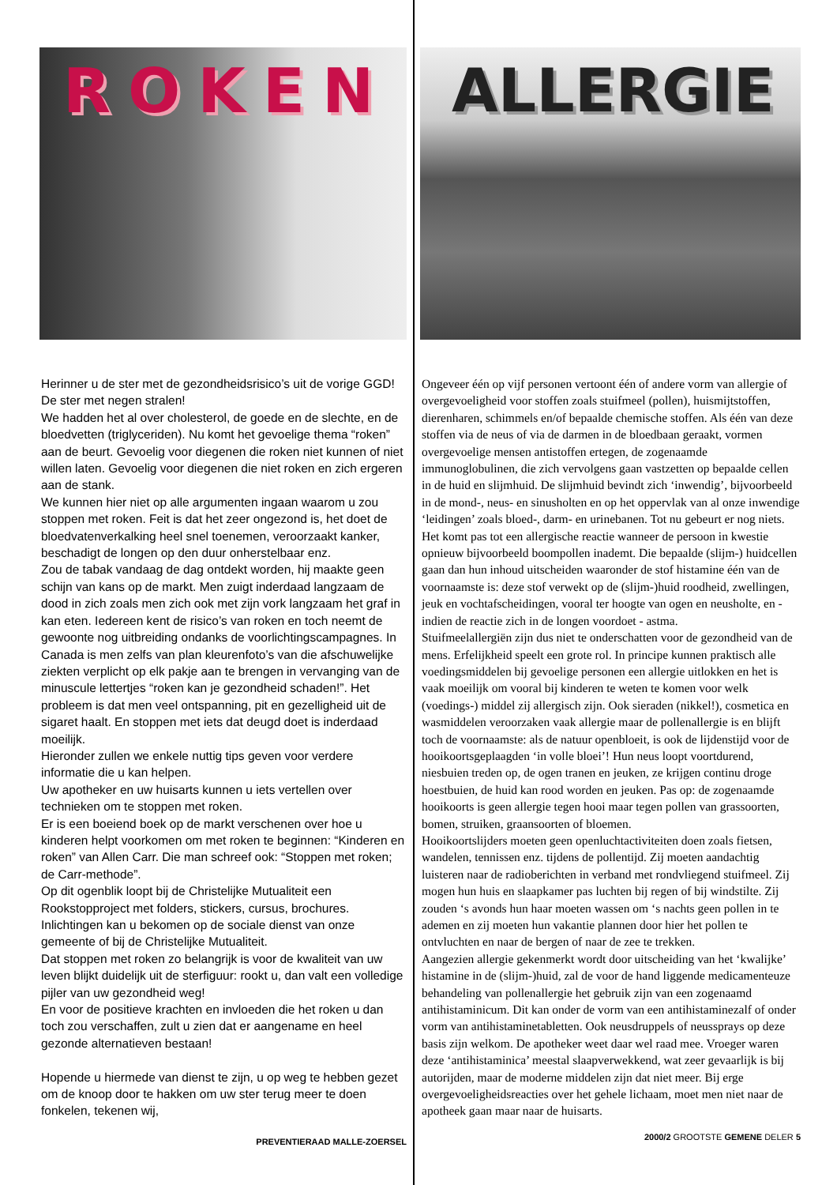ROKEN
Herinner u de ster met de gezondheidsrisico’s uit de vorige GGD! De ster met negen stralen!
We hadden het al over cholesterol, de goede en de slechte, en de bloedvetten (triglyceriden). Nu komt het gevoelige thema “roken” aan de beurt. Gevoelig voor diegenen die roken niet kunnen of niet willen laten. Gevoelig voor diegenen die niet roken en zich ergeren aan de stank.
We kunnen hier niet op alle argumenten ingaan waarom u zou stoppen met roken. Feit is dat het zeer ongezond is, het doet de bloedvatenverkalking heel snel toenemen, veroorzaakt kanker, beschadigt de longen op den duur onherstelbaar enz.
Zou de tabak vandaag de dag ontdekt worden, hij maakte geen schijn van kans op de markt. Men zuigt inderdaad langzaam de dood in zich zoals men zich ook met zijn vork langzaam het graf in kan eten. Iedereen kent de risico’s van roken en toch neemt de gewoonte nog uitbreiding ondanks de voorlichtingscampagnes. In Canada is men zelfs van plan kleurenfoto’s van die afschuwelijke ziekten verplicht op elk pakje aan te brengen in vervanging van de minuscule lettertjes “roken kan je gezondheid schaden!”. Het probleem is dat men veel ontspanning, pit en gezelligheid uit de sigaret haalt. En stoppen met iets dat deugd doet is inderdaad moeilijk.
Hieronder zullen we enkele nuttig tips geven voor verdere informatie die u kan helpen.
Uw apotheker en uw huisarts kunnen u iets vertellen over technieken om te stoppen met roken.
Er is een boeiend boek op de markt verschenen over hoe u kinderen helpt voorkomen om met roken te beginnen: “Kinderen en roken” van Allen Carr. Die man schreef ook: “Stoppen met roken; de Carr-methode”.
Op dit ogenblik loopt bij de Christelijke Mutualiteit een Rookstopproject met folders, stickers, cursus, brochures. Inlichtingen kan u bekomen op de sociale dienst van onze gemeente of bij de Christelijke Mutualiteit.
Dat stoppen met roken zo belangrijk is voor de kwaliteit van uw leven blijkt duidelijk uit de sterfiguur: rookt u, dan valt een volledige pijler van uw gezondheid weg!
En voor de positieve krachten en invloeden die het roken u dan toch zou verschaffen, zult u zien dat er aangename en heel gezonde alternatieven bestaan!
Hopende u hiermede van dienst te zijn, u op weg te hebben gezet om de knoop door te hakken om uw ster terug meer te doen fonkelen, tekenen wij,
PREVENTIERAAD MALLE-ZOERSEL
ALLERGIE
Ongeveer één op vijf personen vertoont één of andere vorm van allergie of overgevoeligheid voor stoffen zoals stuifmeel (pollen), huismijtstoffen, dierenharen, schimmels en/of bepaalde chemische stoffen. Als één van deze stoffen via de neus of via de darmen in de bloedbaan geraakt, vormen overgevoelige mensen antistoffen ertegen, de zogenaamde immunoglobulinen, die zich vervolgens gaan vastzetten op bepaalde cellen in de huid en slijmhuid. De slijmhuid bevindt zich ‘inwendig’, bijvoorbeeld in de mond-, neus- en sinusholten en op het oppervlak van al onze inwendige ‘leidingen’ zoals bloed-, darm- en urinebanen. Tot nu gebeurt er nog niets. Het komt pas tot een allergische reactie wanneer de persoon in kwestie opnieuw bijvoorbeeld boompollen inademt. Die bepaalde (slijm-) huidcellen gaan dan hun inhoud uitscheiden waaronder de stof histamine één van de voornaamste is: deze stof verwekt op de (slijm-)huid roodheid, zwellingen, jeuk en vochtafscheidingen, vooral ter hoogte van ogen en neusholte, en - indien de reactie zich in de longen voordoet - astma.
Stuifmeelallergiën zijn dus niet te onderschatten voor de gezondheid van de mens. Erfelijkheid speelt een grote rol. In principe kunnen praktisch alle voedingsmiddelen bij gevoelige personen een allergie uitlokken en het is vaak moeilijk om vooral bij kinderen te weten te komen voor welk (voedings-) middel zij allergisch zijn. Ook sieraden (nikkel!), cosmetica en wasmiddelen veroorzaken vaak allergie maar de pollenallergie is en blijft toch de voornaamste: als de natuur openbloeit, is ook de lijdenstijd voor de hooikoortsgeplaagden ‘in volle bloei’! Hun neus loopt voortdurend, niesbuien treden op, de ogen tranen en jeuken, ze krijgen continu droge hoestbuien, de huid kan rood worden en jeuken. Pas op: de zogenaamde hooikoorts is geen allergie tegen hooi maar tegen pollen van grassoorten, bomen, struiken, graansoorten of bloemen.
Hooikoortslijders moeten geen openluchtactiviteiten doen zoals fietsen, wandelen, tennissen enz. tijdens de pollentijd. Zij moeten aandachtig luisteren naar de radioberichten in verband met rondvliegend stuifmeel. Zij mogen hun huis en slaapkamer pas luchten bij regen of bij windstilte. Zij zouden ‘s avonds hun haar moeten wassen om ‘s nachts geen pollen in te ademen en zij moeten hun vakantie plannen door hier het pollen te ontvluchten en naar de bergen of naar de zee te trekken.
Aangezien allergie gekenmerkt wordt door uitscheiding van het ‘kwalijke’ histamine in de (slijm-)huid, zal de voor de hand liggende medicamenteuze behandeling van pollenallergie het gebruik zijn van een zogenaamd antihistaminicum. Dit kan onder de vorm van een antihistaminezalf of onder vorm van antihistaminetabletten. Ook neusdruppels of neussprays op deze basis zijn welkom. De apotheker weet daar wel raad mee. Vroeger waren deze ‘antihistaminica’ meestal slaapverwekkend, wat zeer gevaarlijk is bij autorijden, maar de moderne middelen zijn dat niet meer. Bij erge overgevoeligheidsreacties over het gehele lichaam, moet men niet naar de apotheek gaan maar naar de huisarts.
2000/2 GROOTSTE GEMENE DELER 5